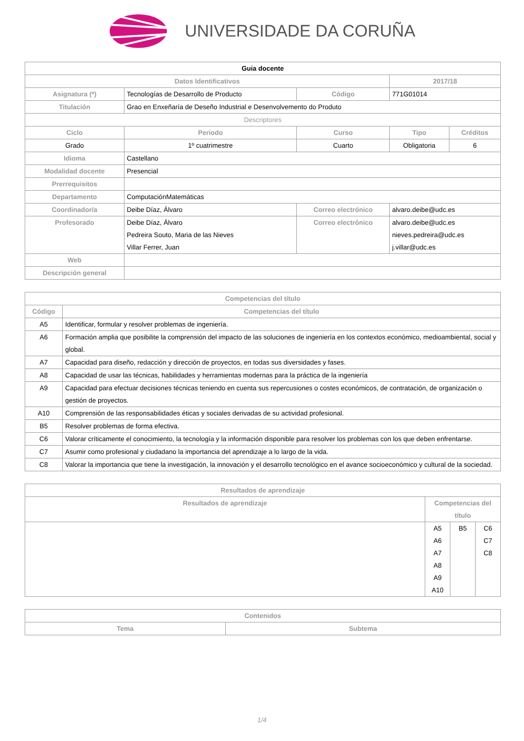UNIVERSIDADE DA CORUÑA
| Guia docente | | | | |
| --- | --- | --- | --- | --- |
| Datos Identificativos | | | 2017/18 | |
| Asignatura (*) | Tecnologías de Desarrollo de Producto | Código | 771G01014 | |
| Titulación | Grao en Enxeñaría de Deseño Industrial e Desenvolvemento do Produto | | | |
| Descriptores | | | | |
| Ciclo | Periodo | Curso | Tipo | Créditos |
| Grado | 1º cuatrimestre | Cuarto | Obligatoria | 6 |
| Idioma | Castellano | | | |
| Modalidad docente | Presencial | | | |
| Prerrequisitos | | | | |
| Departamento | ComputaciónMatemáticas | | | |
| Coordinador/a | Deibe Díaz, Álvaro | Correo electrónico | alvaro.deibe@udc.es | |
| Profesorado | Deibe Díaz, Álvaro Pedreira Souto, Maria de las Nieves Villar Ferrer, Juan | Correo electrónico | alvaro.deibe@udc.es nieves.pedreira@udc.es j.villar@udc.es | |
| Web | | | | |
| Descripción general | | | | |
| Competencias del título | |
| --- | --- |
| Código | Competencias del título |
| A5 | Identificar, formular y resolver problemas de ingeniería. |
| A6 | Formación amplia que posibilite la comprensión del impacto de las soluciones de ingeniería en los contextos económico, medioambiental, social y global. |
| A7 | Capacidad para diseño, redacción y dirección de proyectos, en todas sus diversidades y fases. |
| A8 | Capacidad de usar las técnicas, habilidades y herramientas modernas para la práctica de la ingeniería |
| A9 | Capacidad para efectuar decisiones técnicas teniendo en cuenta sus repercusiones o costes económicos, de contratación, de organización o gestión de proyectos. |
| A10 | Comprensión de las responsabilidades éticas y sociales derivadas de su actividad profesional. |
| B5 | Resolver problemas de forma efectiva. |
| C6 | Valorar críticamente el conocimiento, la tecnología y la información disponible para resolver los problemas con los que deben enfrentarse. |
| C7 | Asumir como profesional y ciudadano la importancia del aprendizaje a lo largo de la vida. |
| C8 | Valorar la importancia que tiene la investigación, la innovación y el desarrollo tecnológico en el avance socioeconómico y cultural de la sociedad. |
| Resultados de aprendizaje | | | |
| --- | --- | --- | --- |
| Resultados de aprendizaje | Competencias del título | | |
| | A5 A6 A7 A8 A9 A10 | B5 | C6 C7 C8 |
| Contenidos | |
| --- | --- |
| Tema | Subtema |
1/4